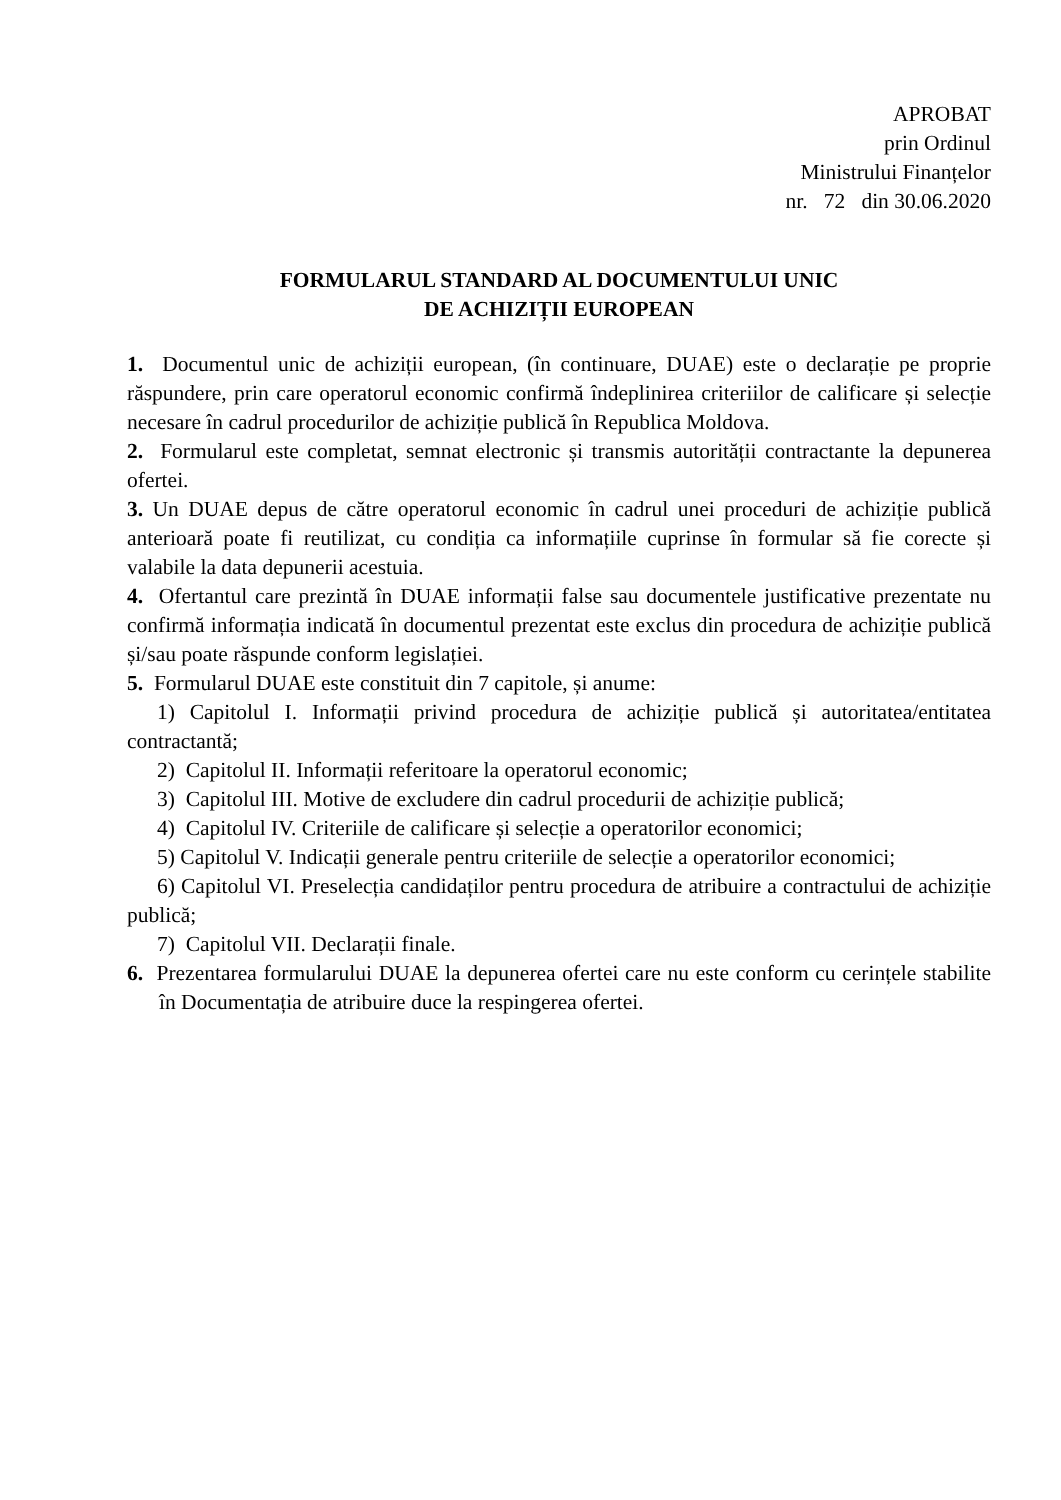APROBAT
prin Ordinul
Ministrului Finanțelor
nr. 72 din 30.06.2020
FORMULARUL STANDARD AL DOCUMENTULUI UNIC
DE ACHIZIȚII EUROPEAN
1. Documentul unic de achiziții european, (în continuare, DUAE) este o declarație pe proprie răspundere, prin care operatorul economic confirmă îndeplinirea criteriilor de calificare și selecție necesare în cadrul procedurilor de achiziție publică în Republica Moldova.
2. Formularul este completat, semnat electronic și transmis autorității contractante la depunerea ofertei.
3. Un DUAE depus de către operatorul economic în cadrul unei proceduri de achiziție publică anterioară poate fi reutilizat, cu condiția ca informațiile cuprinse în formular să fie corecte și valabile la data depunerii acestuia.
4. Ofertantul care prezintă în DUAE informații false sau documentele justificative prezentate nu confirmă informația indicată în documentul prezentat este exclus din procedura de achiziție publică și/sau poate răspunde conform legislației.
5. Formularul DUAE este constituit din 7 capitole, și anume:
1) Capitolul I. Informații privind procedura de achiziție publică și autoritatea/entitatea contractantă;
2) Capitolul II. Informații referitoare la operatorul economic;
3) Capitolul III. Motive de excludere din cadrul procedurii de achiziție publică;
4) Capitolul IV. Criteriile de calificare și selecție a operatorilor economici;
5) Capitolul V. Indicații generale pentru criteriile de selecție a operatorilor economici;
6) Capitolul VI. Preselecția candidaților pentru procedura de atribuire a contractului de achiziție publică;
7) Capitolul VII. Declarații finale.
6. Prezentarea formularului DUAE la depunerea ofertei care nu este conform cu cerințele stabilite în Documentația de atribuire duce la respingerea ofertei.